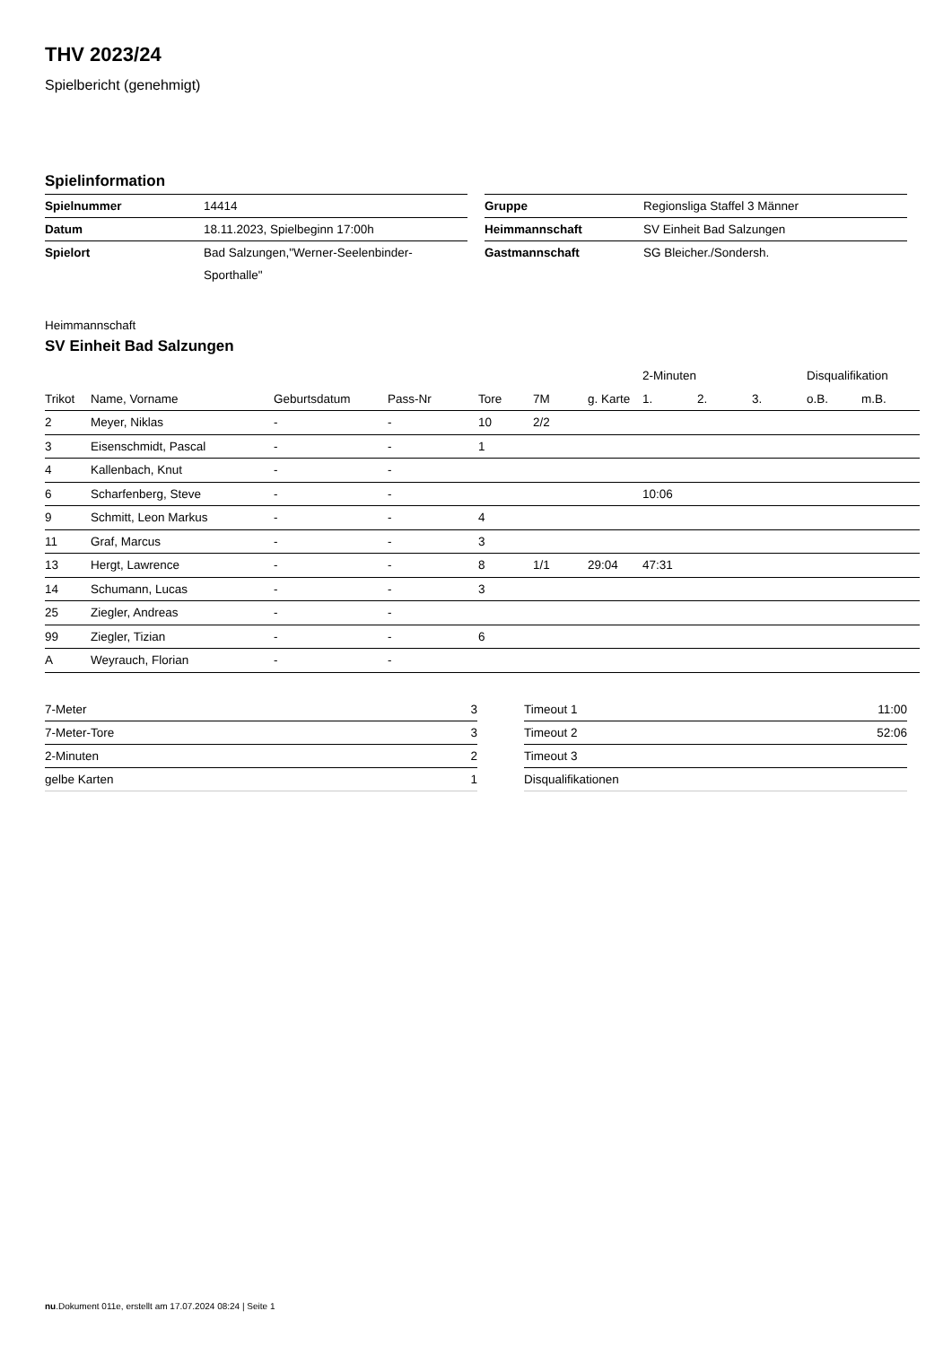THV 2023/24
Spielbericht (genehmigt)
Spielinformation
| Spielnummer | 14414 |
| Datum | 18.11.2023, Spielbeginn 17:00h |
| Spielort | Bad Salzungen,"Werner-Seelenbinder-Sporthalle" |
| Gruppe | Regionsliga Staffel 3 Männer |
| Heimmannschaft | SV Einheit Bad Salzungen |
| Gastmannschaft | SG Bleicher./Sondersh. |
Heimmannschaft
SV Einheit Bad Salzungen
| | | | | | | | 2-Minuten | | | Disqualifikation | |
| --- | --- | --- | --- | --- | --- | --- | --- | --- | --- | --- | --- |
| Trikot | Name, Vorname | Geburtsdatum | Pass-Nr | Tore | 7M | g. Karte | 1. | 2. | 3. | o.B. | m.B. |
| 2 | Meyer, Niklas | - | - | 10 | 2/2 | | | | | | |
| 3 | Eisenschmidt, Pascal | - | - | 1 | | | | | | | |
| 4 | Kallenbach, Knut | - | - | | | | | | | | |
| 6 | Scharfenberg, Steve | - | - | | | | 10:06 | | | | |
| 9 | Schmitt, Leon Markus | - | - | 4 | | | | | | | |
| 11 | Graf, Marcus | - | - | 3 | | | | | | | |
| 13 | Hergt, Lawrence | - | - | 8 | 1/1 | 29:04 | 47:31 | | | | |
| 14 | Schumann, Lucas | - | - | 3 | | | | | | | |
| 25 | Ziegler, Andreas | - | - | | | | | | | | |
| 99 | Ziegler, Tizian | - | - | 6 | | | | | | | |
| A | Weyrauch, Florian | - | - | | | | | | | | |
| 7-Meter | 3 |
| 7-Meter-Tore | 3 |
| 2-Minuten | 2 |
| gelbe Karten | 1 |
| Timeout 1 | 11:00 |
| Timeout 2 | 52:06 |
| Timeout 3 | |
| Disqualifikationen | |
nu.Dokument 011e, erstellt am 17.07.2024 08:24 | Seite 1